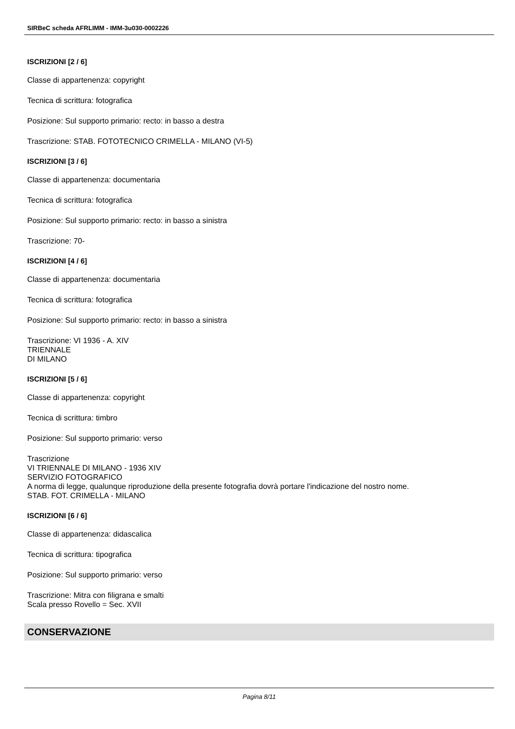SIRBeC scheda AFRLIMM - IMM-3u030-0002226
ISCRIZIONI [2 / 6]
Classe di appartenenza: copyright
Tecnica di scrittura: fotografica
Posizione: Sul supporto primario: recto: in basso a destra
Trascrizione: STAB. FOTOTECNICO CRIMELLA - MILANO (VI-5)
ISCRIZIONI [3 / 6]
Classe di appartenenza: documentaria
Tecnica di scrittura: fotografica
Posizione: Sul supporto primario: recto: in basso a sinistra
Trascrizione: 70-
ISCRIZIONI [4 / 6]
Classe di appartenenza: documentaria
Tecnica di scrittura: fotografica
Posizione: Sul supporto primario: recto: in basso a sinistra
Trascrizione: VI 1936 - A. XIV
TRIENNALE
DI MILANO
ISCRIZIONI [5 / 6]
Classe di appartenenza: copyright
Tecnica di scrittura: timbro
Posizione: Sul supporto primario: verso
Trascrizione
VI TRIENNALE DI MILANO - 1936 XIV
SERVIZIO FOTOGRAFICO
A norma di legge, qualunque riproduzione della presente fotografia dovrà portare l'indicazione del nostro nome.
STAB. FOT. CRIMELLA - MILANO
ISCRIZIONI [6 / 6]
Classe di appartenenza: didascalica
Tecnica di scrittura: tipografica
Posizione: Sul supporto primario: verso
Trascrizione: Mitra con filigrana e smalti
Scala presso Rovello = Sec. XVII
CONSERVAZIONE
Pagina 8/11